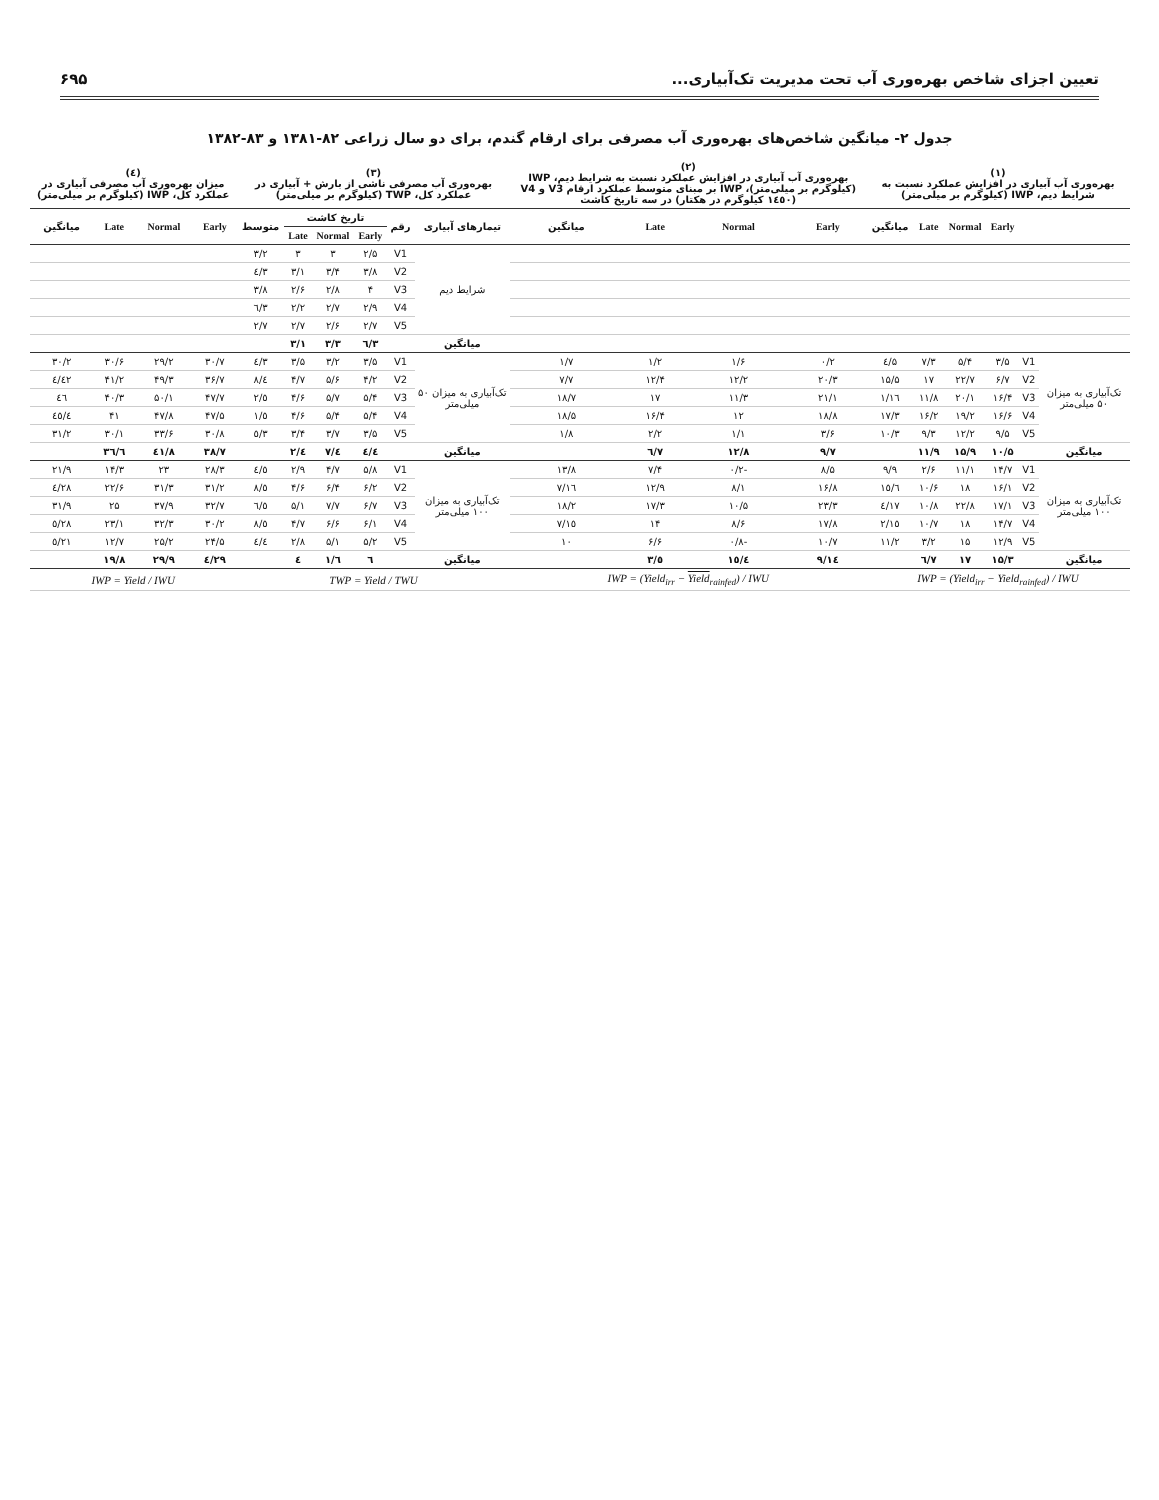تعیین اجزای شاخص بهره‌وری آب تحت مدیریت تک‌آبیاری... ۶۹۵
جدول ۲- میانگین شاخص‌های بهره‌وری آب مصرفی برای ارقام گندم، برای دو سال زراعی ۸۲-۱۳۸۱ و ۸۳-۱۳۸۲
| (۱) بهره‌وری آب آبیاری در افزایش عملکرد نسبت به شرایط دیم، IWP (کیلوگرم بر میلی‌متر) | | | | | | (۲) بهره‌وری آب آبیاری در افزایش عملکرد نسبت به شرایط دیم، IWP (کیلوگرم بر میلی‌متر)، IWP بر مبنای متوسط عملکرد ارقام V3 و V4 (۱٤٥۰ کیلوگرم در هکتار) در سه تاریخ کاشت | | | | (۳) بهره‌وری آب مصرفی ناشی از بارش + آبیاری در عملکرد کل، TWP (کیلوگرم بر میلی‌متر) | | | | | | (٤) میزان بهره‌وری آب مصرفی آبیاری در عملکرد کل، IWP (کیلوگرم بر میلی‌متر) | | | |
| --- | --- | --- | --- | --- | --- | --- | --- | --- | --- | --- | --- | --- | --- | --- | --- | --- | --- | --- | --- |
| | | Early | Normal | Late | میانگین | Early | Normal | Late | میانگین | تیمارهای آبیاری | رقم | تاریخ کاشت | | | متوسط | Early | Normal | Late | میانگین |
| | | | | | | | | | | | | Early | Normal | Late | | | | | |
| | | | | | | | | | | شرایط دیم | V1 | ۲/۵ | ۳ | ۳ | ۳/۲ | | | | |
| | | | | | | | | | | | V2 | ۳/۸ | ۳/۴ | ۳/۱ | ۳/٤ | | | | |
| | | | | | | | | | | | V3 | ۴ | ۲/۸ | ۲/۶ | ۳/۸ | | | | |
| | | | | | | | | | | | V4 | ۲/۹ | ۲/۷ | ۲/۲ | ۳/٦ | | | | |
| | | | | | | | | | | | V5 | ۲/۷ | ۲/۶ | ۲/۷ | ۲/۷ | | | | |
| | | | | | | | | | | میانگین | | ۳/٦ | ۳/۳ | ۳/۱ | | | | | |
| تک‌آبیاری به میزان ۵۰ میلی‌متر | V1 | ۳/۵ | ۵/۴ | ۷/۳ | ۵/٤ | ۰/۲ | ۱/۶ | ۱/۲ | ۱/۷ | تک‌آبیاری به میزان ۵۰ میلی‌متر | V1 | ۳/۵ | ۳/۲ | ۳/۵ | ۳/٤ | ۳۰/۷ | ۲۹/۲ | ۳۰/۶ | ۳۰/۲ |
| | V2 | ۶/۷ | ۲۲/۷ | ۱۷ | ۱۵/۵ | ۲۰/۳ | ۱۲/۲ | ۱۲/۴ | ۷/۷ | | V2 | ۴/۲ | ۵/۶ | ۴/۷ | ٤/۸ | ۳۶/۷ | ۴۹/۳ | ۴۱/۲ | ٤۲/٤ |
| | V3 | ۱۶/۴ | ۲۰/۱ | ۱۱/۸ | ۱٦/۱ | ۲۱/۱ | ۱۱/۳ | ۱۷ | ۱۸/۷ | | V3 | ۵/۴ | ۵/۷ | ۴/۶ | ٥/۲ | ۴۷/۷ | ۵۰/۱ | ۴۰/۳ | ٤٦ |
| | V4 | ۱۶/۶ | ۱۹/۲ | ۱۶/۲ | ۱۷/۳ | ۱۸/۸ | ۱۲ | ۱۶/۴ | ۱۸/۵ | | V4 | ۵/۴ | ۵/۴ | ۴/۶ | ٥/۱ | ۴۷/۵ | ۴۷/۸ | ۴۱ | ٤٥/٤ |
| | V5 | ۹/۵ | ۱۲/۲ | ۹/۳ | ۱۰/۳ | ۳/۶ | ۱/۱ | ۲/۲ | ۱/۸ | | V5 | ۳/۵ | ۳/۷ | ۳/۴ | ۳/٥ | ۳۰/۸ | ۳۳/۶ | ۳۰/۱ | ۳۱/۲ |
| میانگین | | ۱۰/۵ | ۱۵/۹ | ۱۱/۹ | | ۹/۷ | ۱۲/۸ | ۷/٦ | | میانگین | | ٤/٤ | ٤/۷ | ٤/۲ | | ۳۸/۷ | ٤۱/۸ | ۳٦/٦ | |
| تک‌آبیاری به میزان ۱۰۰ میلی‌متر | V1 | ۱۴/۷ | ۱۱/۱ | ۲/۶ | ۹/۹ | ۸/۵ | -۰/۲ | ۷/۴ | ۱۳/۸ | تک‌آبیاری به میزان ۱۰۰ میلی‌متر | V1 | ۵/۸ | ۴/۷ | ۲/۹ | ٤/٥ | ۲۸/۳ | ۲۳ | ۱۴/۳ | ۲۱/۹ |
| | V2 | ۱۶/۱ | ۱۸ | ۱۰/۶ | ۱٥/٦ | ۱۶/۸ | ۸/۱ | ۱۲/۹ | ۱٦/۷ | | V2 | ۶/۲ | ۶/۴ | ۴/۶ | ٥/۸ | ۳۱/۲ | ۳۱/۳ | ۲۲/۶ | ۲۸/٤ |
| | V3 | ۱۷/۱ | ۲۲/۸ | ۱۰/۸ | ۱۷/٤ | ۲۳/۳ | ۱۰/۵ | ۱۷/۳ | ۱۸/۲ | | V3 | ۶/۷ | ۷/۷ | ۵/۱ | ٦/٥ | ۳۲/۷ | ۳۷/۹ | ۲۵ | ۳۱/۹ |
| | V4 | ۱۴/۷ | ۱۸ | ۱۰/۷ | ۱٥/۲ | ۱۷/۸ | ۸/۶ | ۱۴ | ۱٥/۷ | | V4 | ۶/۱ | ۶/۶ | ۴/۷ | ٥/۸ | ۳۰/۲ | ۳۲/۳ | ۲۳/۱ | ۲۸/٥ |
| | V5 | ۱۲/۹ | ۱۵ | ۳/۲ | ۱۱/۲ | ۱۰/۷ | -۰/۸ | ۶/۶ | ۱۰ | | V5 | ۵/۲ | ۵/۱ | ۲/۸ | ٤/٤ | ۲۴/۵ | ۲۵/۲ | ۱۲/۷ | ۲۱/٥ |
| میانگین | | ۱۵/۳ | ۱۷ | ۷/٦ | | ۱٤/۹ | ۱٥/٤ | ٥/۳ | | میانگین | | ٦ | ٦/۱ | ٤ | | ۲۹/٤ | ۲۹/۹ | ۱۹/۸ | |
| IWP = (Yield<sub>irr</sub> − Yield<sub>rainfed</sub>) / IWU | | | | | | IWP = (Yield<sub>irr</sub> − Yield<sub>rainfed</sub>) / IWU | | | | TWP = Yield / TWU | | | | | | IWP = Yield / IWU | | | |